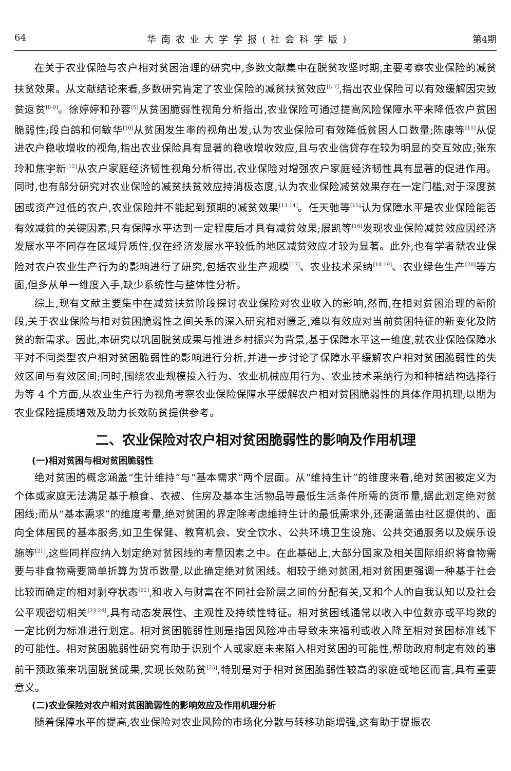64 华南农业大学学报(社会科学版) 第4期
在关于农业保险与农户相对贫困治理的研究中,多数文献集中在脱贫攻坚时期,主要考察农业保险的减贫扶贫效果。从文献结论来看,多数研究肯定了农业保险的减贫扶贫效应<sup>[5-7]</sup>,指出农业保险可以有效缓解因灾致贫返贫<sup>[8-9]</sup>。徐婷婷和孙蓉<sup>[5]</sup>从贫困脆弱性视角分析指出,农业保险可通过提高风险保障水平来降低农户贫困脆弱性;段白鸽和何敏华<sup>[10]</sup>从贫困发生率的视角出发,认为农业保险可有效降低贫困人口数量;陈康等<sup>[11]</sup>从促进农户稳收增收的视角,指出农业保险具有显著的稳收增收效应,且与农业信贷存在较为明显的交互效应;张东玲和焦宇新<sup>[12]</sup>从农户家庭经济韧性视角分析得出,农业保险对增强农户家庭经济韧性具有显著的促进作用。同时,也有部分研究对农业保险的减贫扶贫效应持消极态度,认为农业保险减贫效果存在一定门槛,对于深度贫困或资产过低的农户,农业保险并不能起到预期的减贫效果<sup>[13-14]</sup>。任天驰等<sup>[15]</sup>认为保障水平是农业保险能否有效减贫的关键因素,只有保障水平达到一定程度后才具有减贫效果;展凯等<sup>[16]</sup>发现农业保险减贫效应因经济发展水平不同存在区域异质性,仅在经济发展水平较低的地区减贫效应才较为显著。此外,也有学者就农业保险对农户农业生产行为的影响进行了研究,包括农业生产规模<sup>[17]</sup>、农业技术采纳<sup>[18-19]</sup>、农业绿色生产<sup>[20]</sup>等方面,但多从单一维度入手,缺少系统性与整体性分析。
综上,现有文献主要集中在减贫扶贫阶段探讨农业保险对农业收入的影响,然而,在相对贫困治理的新阶段,关于农业保险与相对贫困脆弱性之间关系的深入研究相对匮乏,难以有效应对当前贫困特征的新变化及防贫的新需求。因此,本研究以巩固脱贫成果与推进乡村振兴为背景,基于保障水平这一维度,就农业保险保障水平对不同类型农户相对贫困脆弱性的影响进行分析,并进一步讨论了保障水平缓解农户相对贫困脆弱性的失效区间与有效区间;同时,围绕农业规模投入行为、农业机械应用行为、农业技术采纳行为和种植结构选择行为等 4 个方面,从农业生产行为视角考察农业保险保障水平缓解农户相对贫困脆弱性的具体作用机理,以期为农业保险提质增效及助力长效防贫提供参考。
二、农业保险对农户相对贫困脆弱性的影响及作用机理
(一)相对贫困与相对贫困脆弱性
绝对贫困的概念涵盖“生计维持”与“基本需求”两个层面。从“维持生计”的维度来看,绝对贫困被定义为个体或家庭无法满足基于粮食、衣被、住房及基本生活物品等最低生活条件所需的货币量,据此划定绝对贫困线;而从“基本需求”的维度考量,绝对贫困的界定除考虑维持生计的最低需求外,还需涵盖由社区提供的、面向全体居民的基本服务,如卫生保健、教育机会、安全饮水、公共环境卫生设施、公共交通服务以及娱乐设施等<sup>[21]</sup>,这些同样应纳入划定绝对贫困线的考量因素之中。在此基础上,大部分国家及相关国际组织将食物需要与非食物需要简单折算为货币数量,以此确定绝对贫困线。相较于绝对贫困,相对贫困更强调一种基于社会比较而确定的相对剥夺状态<sup>[22]</sup>,和收入与财富在不同社会阶层之间的分配有关,又和个人的自我认知以及社会公平观密切相关<sup>[23-24]</sup>,具有动态发展性、主观性及持续性特征。相对贫困线通常以收入中位数亦或平均数的一定比例为标准进行划定。相对贫困脆弱性则是指因风险冲击导致未来福利或收入降至相对贫困标准线下的可能性。相对贫困脆弱性研究有助于识别个人或家庭未来陷入相对贫困的可能性,帮助政府制定有效的事前干预政策来巩固脱贫成果,实现长效防贫<sup>[25]</sup>,特别是对于相对贫困脆弱性较高的家庭或地区而言,具有重要意义。
(二)农业保险对农户相对贫困脆弱性的影响效应及作用机理分析
随着保障水平的提高,农业保险对农业风险的市场化分散与转移功能增强,这有助于提振农